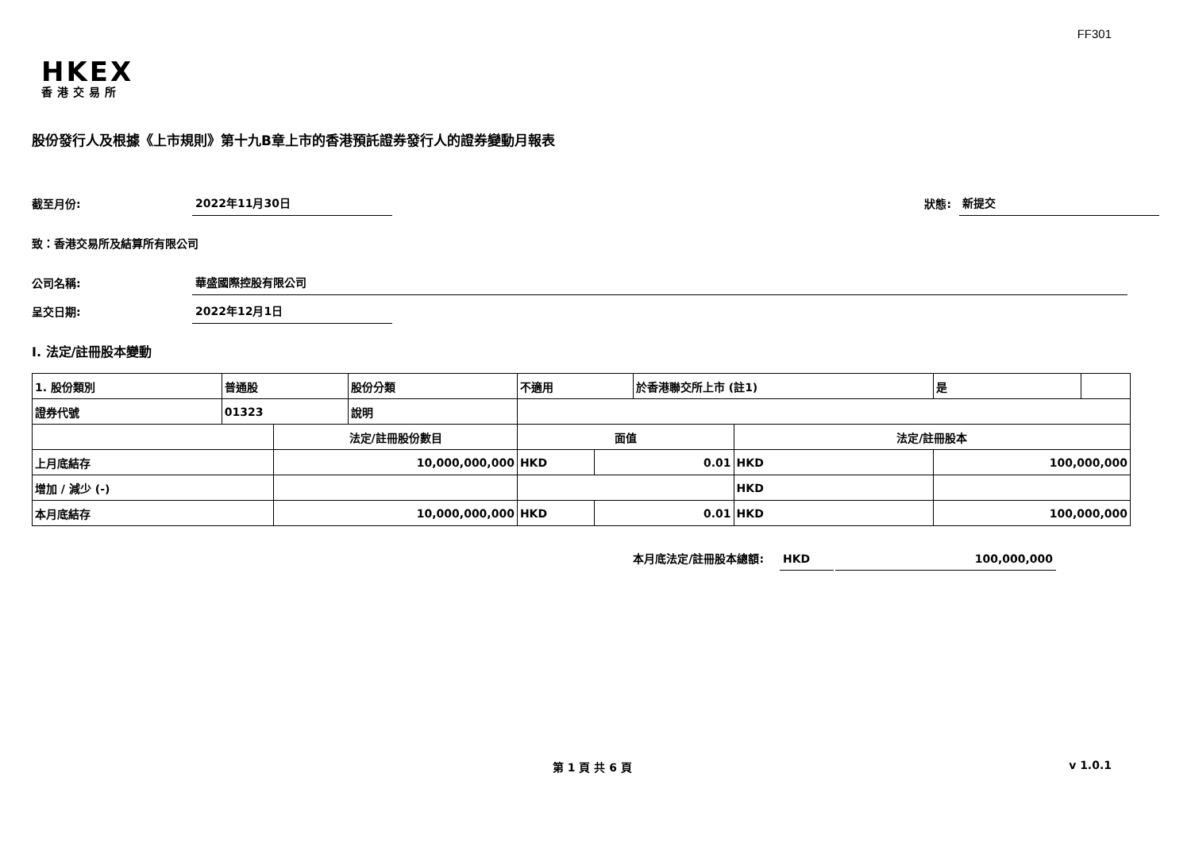FF301
HKEX
香港交易所
股份發行人及根據《上市規則》第十九B章上市的香港預託證券發行人的證券變動月報表
截至月份: 2022年11月30日
狀態: 新提交
致：香港交易所及結算所有限公司
公司名稱: 華盛國際控股有限公司
呈交日期: 2022年12月1日
I. 法定/註冊股本變動
| 1. 股份類別 | 普通股 | | 股份分類 | 不適用 | | | 於香港聯交所上市 (註1) | | 是 | |
| 證券代號 | 01323 | | 說明 | | | | | | | |
| | | 法定/註冊股份數目 | | | 面值 | | | 法定/註冊股本 | | |
| 上月底結存 | | 10,000,000,000 | | | HKD | 0.01 | | HKD | 100,000,000 | |
| 增加 / 減少 (-) | | | | | | | | HKD | | |
| 本月底結存 | | 10,000,000,000 | | | HKD | 0.01 | | HKD | 100,000,000 | |
本月底法定/註冊股本總額: HKD 100,000,000
第 1 頁 共 6 頁 v 1.0.1